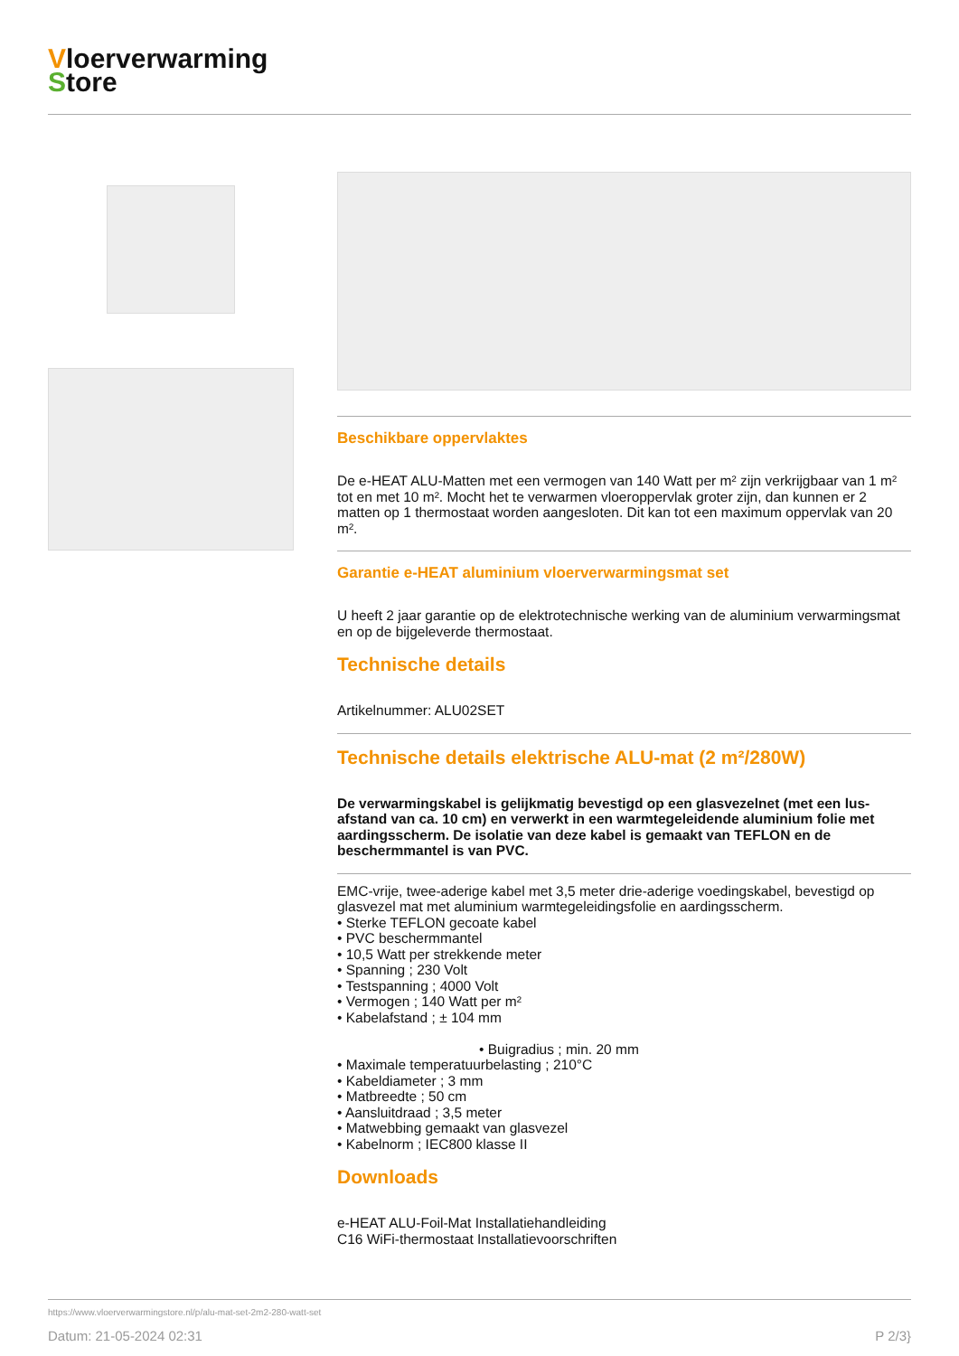Vloerverwarming
Store
Beschikbare oppervlaktes
De e-HEAT ALU-Matten met een vermogen van 140 Watt per m² zijn verkrijgbaar van 1 m² tot en met 10 m². Mocht het te verwarmen vloeroppervlak groter zijn, dan kunnen er 2 matten op 1 thermostaat worden aangesloten. Dit kan tot een maximum oppervlak van 20 m².
Garantie e-HEAT aluminium vloerverwarmingsmat set
U heeft 2 jaar garantie op de elektrotechnische werking van de aluminium verwarmingsmat en op de bijgeleverde thermostaat.
Technische details
Artikelnummer: ALU02SET
Technische details elektrische ALU-mat (2 m²/280W)
De verwarmingskabel is gelijkmatig bevestigd op een glasvezelnet (met een lus-afstand van ca. 10 cm) en verwerkt in een warmtegeleidende aluminium folie met aardingsscherm. De isolatie van deze kabel is gemaakt van TEFLON en de beschermmantel is van PVC.
EMC-vrije, twee-aderige kabel met 3,5 meter drie-aderige voedingskabel, bevestigd op glasvezel mat met aluminium warmtegeleidingsfolie en aardingsscherm.
• Sterke TEFLON gecoate kabel
• PVC beschermmantel
• 10,5 Watt per strekkende meter
• Spanning ; 230 Volt
• Testspanning ; 4000 Volt
• Vermogen ; 140 Watt per m²
• Kabelafstand ; ± 104 mm
• Buigradius ; min. 20 mm
• Maximale temperatuurbelasting ; 210°C
• Kabeldiameter ; 3 mm
• Matbreedte ; 50 cm
• Aansluitdraad ; 3,5 meter
• Matwebbing gemaakt van glasvezel
• Kabelnorm ; IEC800 klasse II
Downloads
e-HEAT ALU-Foil-Mat Installatiehandleiding
C16 WiFi-thermostaat Installatievoorschriften
https://www.vloerverwarmingstore.nl/p/alu-mat-set-2m2-280-watt-set
Datum: 21-05-2024 02:31 P 2/3}